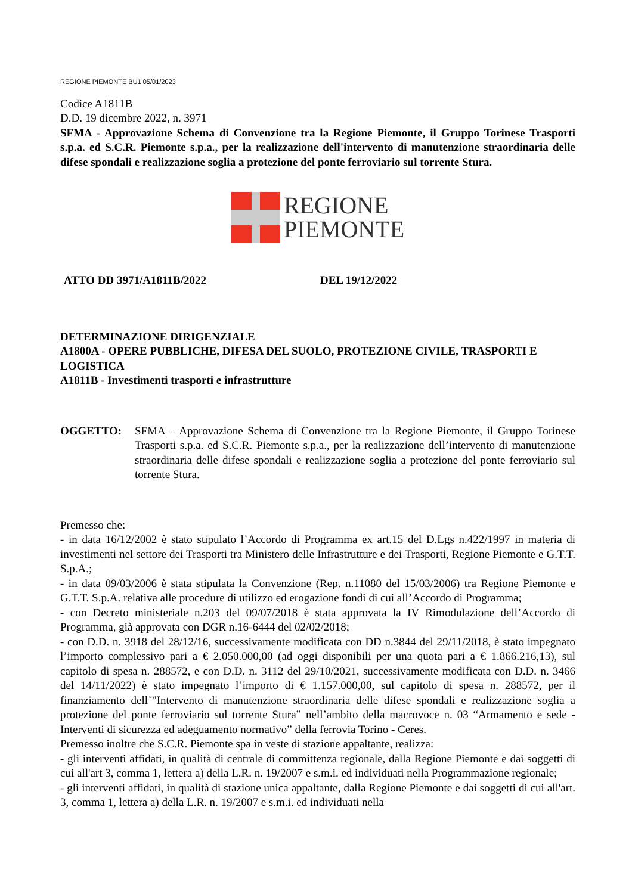REGIONE PIEMONTE BU1 05/01/2023
Codice A1811B
D.D. 19 dicembre 2022, n. 3971
SFMA - Approvazione Schema di Convenzione tra la Regione Piemonte, il Gruppo Torinese Trasporti s.p.a. ed S.C.R. Piemonte s.p.a., per la realizzazione dell'intervento di manutenzione straordinaria delle difese spondali e realizzazione soglia a protezione del ponte ferroviario sul torrente Stura.
REGIONE
PIEMONTE
ATTO DD 3971/A1811B/2022 DEL 19/12/2022
DETERMINAZIONE DIRIGENZIALE
A1800A - OPERE PUBBLICHE, DIFESA DEL SUOLO, PROTEZIONE CIVILE, TRASPORTI E LOGISTICA
A1811B - Investimenti trasporti e infrastrutture
OGGETTO: SFMA – Approvazione Schema di Convenzione tra la Regione Piemonte, il Gruppo Torinese Trasporti s.p.a. ed S.C.R. Piemonte s.p.a., per la realizzazione dell’intervento di manutenzione straordinaria delle difese spondali e realizzazione soglia a protezione del ponte ferroviario sul torrente Stura.
Premesso che:
- in data 16/12/2002 è stato stipulato l’Accordo di Programma ex art.15 del D.Lgs n.422/1997 in materia di investimenti nel settore dei Trasporti tra Ministero delle Infrastrutture e dei Trasporti, Regione Piemonte e G.T.T. S.p.A.;
- in data 09/03/2006 è stata stipulata la Convenzione (Rep. n.11080 del 15/03/2006) tra Regione Piemonte e G.T.T. S.p.A. relativa alle procedure di utilizzo ed erogazione fondi di cui all’Accordo di Programma;
- con Decreto ministeriale n.203 del 09/07/2018 è stata approvata la IV Rimodulazione dell’Accordo di Programma, già approvata con DGR n.16-6444 del 02/02/2018;
- con D.D. n. 3918 del 28/12/16, successivamente modificata con DD n.3844 del 29/11/2018, è stato impegnato l’importo complessivo pari a € 2.050.000,00 (ad oggi disponibili per una quota pari a € 1.866.216,13), sul capitolo di spesa n. 288572, e con D.D. n. 3112 del 29/10/2021, successivamente modificata con D.D. n. 3466 del 14/11/2022) è stato impegnato l’importo di € 1.157.000,00, sul capitolo di spesa n. 288572, per il finanziamento dell’”Intervento di manutenzione straordinaria delle difese spondali e realizzazione soglia a protezione del ponte ferroviario sul torrente Stura” nell’ambito della macrovoce n. 03 “Armamento e sede - Interventi di sicurezza ed adeguamento normativo” della ferrovia Torino - Ceres.
Premesso inoltre che S.C.R. Piemonte spa in veste di stazione appaltante, realizza:
- gli interventi affidati, in qualità di centrale di committenza regionale, dalla Regione Piemonte e dai soggetti di cui all'art 3, comma 1, lettera a) della L.R. n. 19/2007 e s.m.i. ed individuati nella Programmazione regionale;
- gli interventi affidati, in qualità di stazione unica appaltante, dalla Regione Piemonte e dai soggetti di cui all'art. 3, comma 1, lettera a) della L.R. n. 19/2007 e s.m.i. ed individuati nella